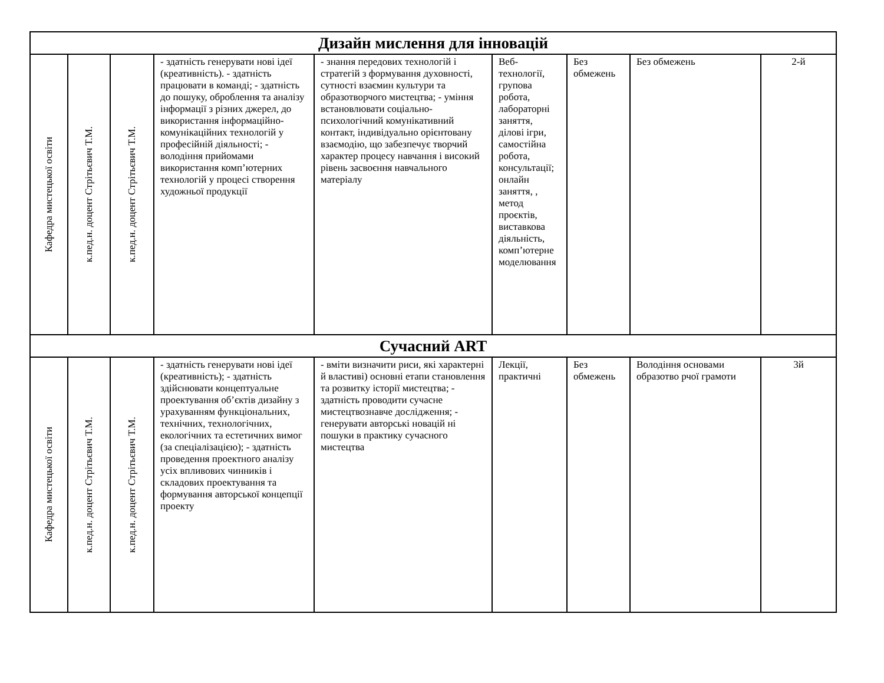| Дизайн мислення для інновацій | | | | | | | | |
| Кафедра мистецької освіти | к.пед.н. доцент Стрітьєвич Т.М. | к.пед.н. доцент Стрітьєвич Т.М. | - здатність генерувати нові ідеї (креативність). - здатність працювати в команді; - здатність до пошуку, оброблення та аналізу інформації з різних джерел, до використання інформаційно-комунікаційних технологій у професійній діяльності; - володіння прийомами використання комп’ютерних технологій у процесі створення художньої продукції | - знання передових технологій і стратегій з формування духовності, сутності взаємин культури та образотворчого мистецтва; - уміння встановлювати соціально-психологічний комунікативний контакт, індивідуально орієнтовану взаємодію, що забезпечує творчий характер процесу навчання і високий рівень засвоєння навчального матеріалу | Веб-технології, групова робота, лабораторні заняття, ділові ігри, самостійна робота, консультації; онлайн заняття, , метод проєктів, виставкова діяльність, комп’ютерне моделювання | Без обмежень | Без обмежень | 2-й |
| Сучасний ART | | | | | | | | |
| Кафедра мистецької освіти | к.пед.н. доцент Стрітьєвич Т.М. | к.пед.н. доцент Стрітьєвич Т.М. | - здатність генерувати нові ідеї (креативність); - здатність здійснювати концептуальне проектування об’єктів дизайну з урахуванням функціональних, технічних, технологічних, екологічних та естетичних вимог (за спеціалізацією); - здатність проведення проектного аналізу усіх впливових чинників і складових проектування та формування авторської концепції проекту | - вміти визначити риси, які характерні й властиві) основні етапи становлення та розвитку історії мистецтва; - здатність проводити сучасне мистецтвознавче дослідження; - генерувати авторські новацій ні пошуки в практику сучасного мистецтва | Лекції, практичні | Без обмежень | Володіння основами образотво рчої грамоти | 3й |